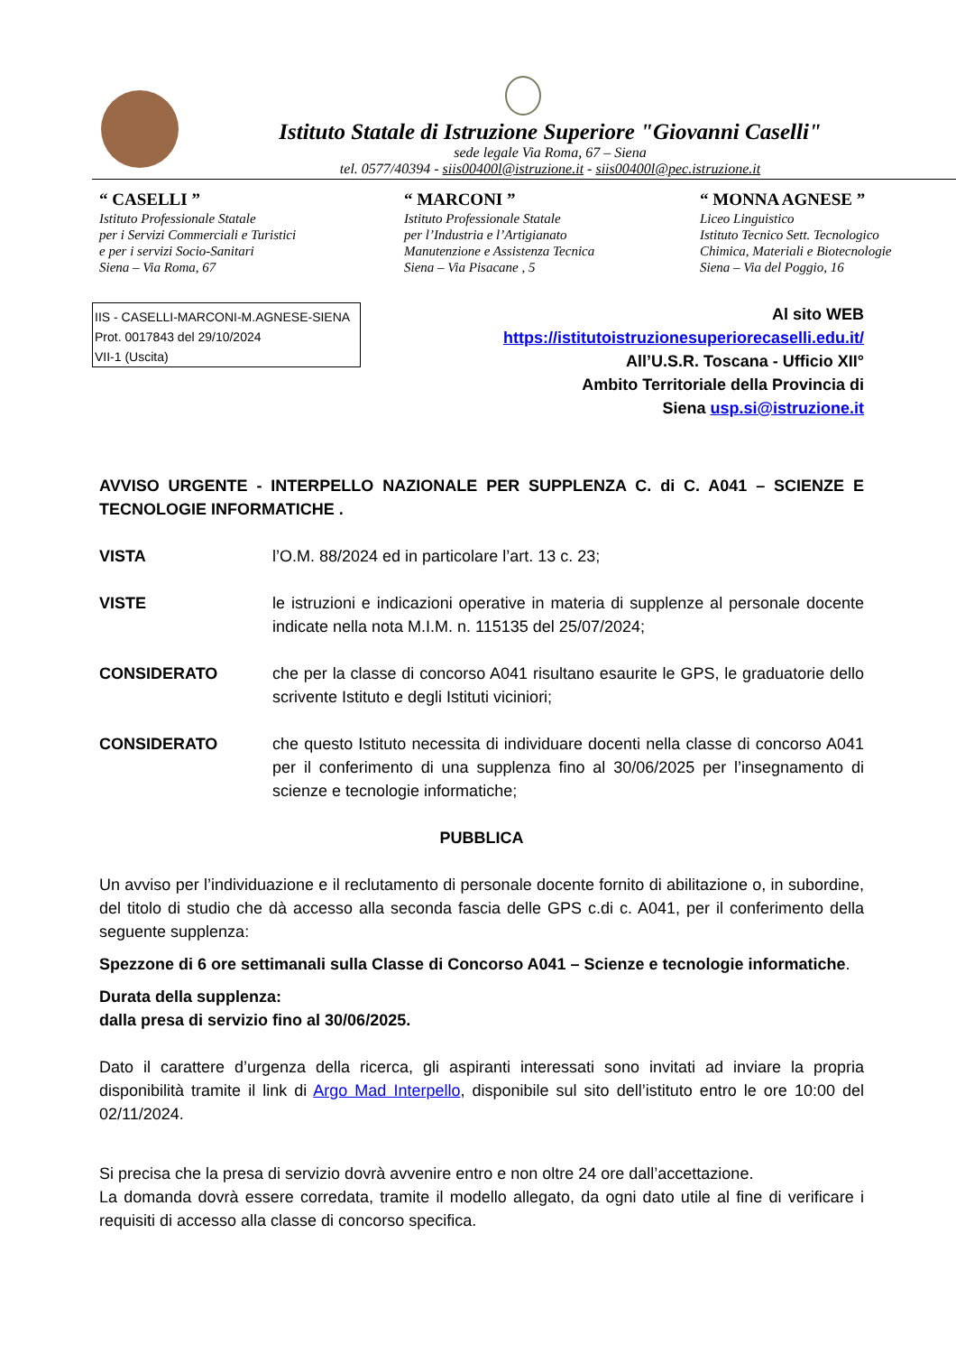Istituto Statale di Istruzione Superiore "Giovanni Caselli"
sede legale Via Roma, 67 – Siena
tel. 0577/40394 - siis00400l@istruzione.it - siis00400l@pec.istruzione.it
“ CASELLI ”
Istituto Professionale Statale
per i Servizi Commerciali e Turistici
e per i servizi Socio-Sanitari
Siena – Via Roma, 67
“ MARCONI ”
Istituto Professionale Statale
per l’Industria e l’Artigianato
Manutenzione e Assistenza Tecnica
Siena – Via Pisacane , 5
“ MONNA AGNESE ”
Liceo Linguistico
Istituto Tecnico Sett. Tecnologico
Chimica, Materiali e Biotecnologie
Siena – Via del Poggio, 16
IIS - CASELLI-MARCONI-M.AGNESE-SIENA
Prot. 0017843 del 29/10/2024
VII-1 (Uscita)
Al sito WEB
https://istitutoistruzionesuperiorecaselli.edu.it/
All’U.S.R. Toscana - Ufficio XII°
Ambito Territoriale della Provincia di
Siena usp.si@istruzione.it
AVVISO URGENTE - INTERPELLO NAZIONALE PER SUPPLENZA C. di C. A041 – SCIENZE E TECNOLOGIE INFORMATICHE .
VISTA l’O.M. 88/2024 ed in particolare l’art. 13 c. 23;
VISTE le istruzioni e indicazioni operative in materia di supplenze al personale docente indicate nella nota M.I.M. n. 115135 del 25/07/2024;
CONSIDERATO che per la classe di concorso A041 risultano esaurite le GPS, le graduatorie dello scrivente Istituto e degli Istituti viciniori;
CONSIDERATO che questo Istituto necessita di individuare docenti nella classe di concorso A041 per il conferimento di una supplenza fino al 30/06/2025 per l’insegnamento di scienze e tecnologie informatiche;
PUBBLICA
Un avviso per l’individuazione e il reclutamento di personale docente fornito di abilitazione o, in subordine, del titolo di studio che dà accesso alla seconda fascia delle GPS c.di c. A041, per il conferimento della seguente supplenza:
Spezzone di 6 ore settimanali sulla Classe di Concorso A041 – Scienze e tecnologie informatiche.
Durata della supplenza:
dalla presa di servizio fino al 30/06/2025.
Dato il carattere d’urgenza della ricerca, gli aspiranti interessati sono invitati ad inviare la propria disponibilità tramite il link di Argo Mad Interpello, disponibile sul sito dell’istituto entro le ore 10:00 del 02/11/2024.
Si precisa che la presa di servizio dovrà avvenire entro e non oltre 24 ore dall’accettazione.
La domanda dovrà essere corredata, tramite il modello allegato, da ogni dato utile al fine di verificare i requisiti di accesso alla classe di concorso specifica.